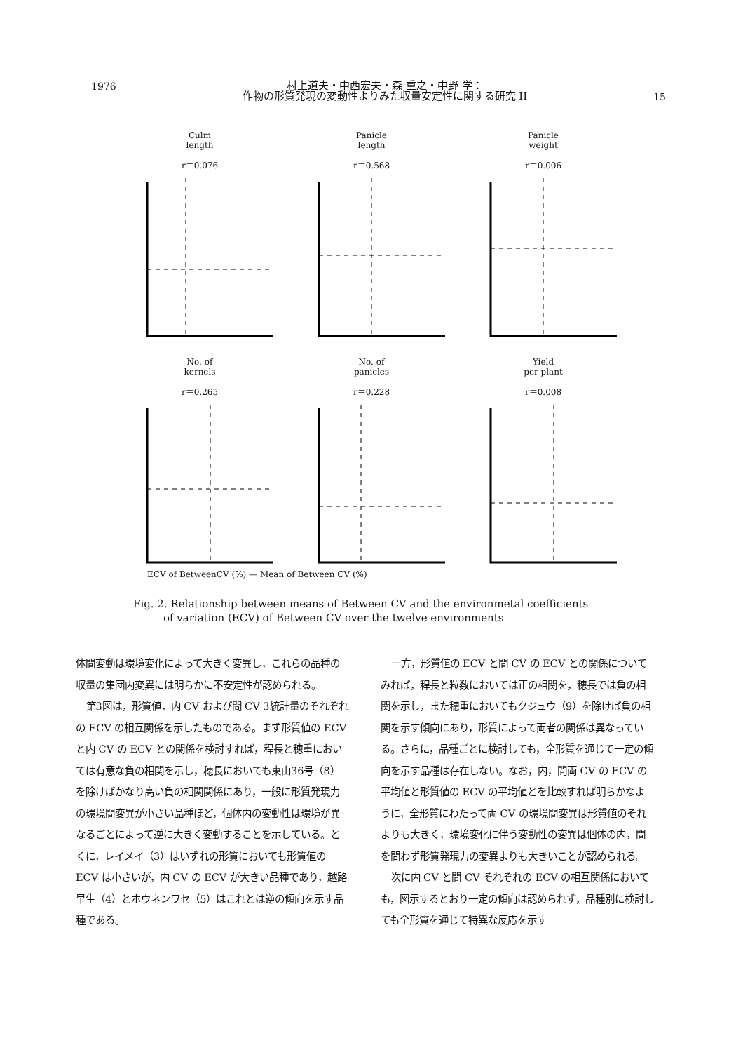1976
村上道夫・中西宏夫・森 重之・中野 学：
作物の形質発現の変動性よりみた収量安定性に関する研究 II
15
Culm
length
r＝0.076
Panicle
length
r＝0.568
Panicle
weight
r＝0.006
No. of
kernels
r＝0.265
No. of
panicles
r＝0.228
Yield
per plant
r＝0.008
ECV of BetweenCV (%) — Mean of Between CV (%)
Fig. 2. Relationship between means of Between CV and the environmetal coefficients
of variation (ECV) of Between CV over the twelve environments
体間変動は環境変化によって大きく変異し，これらの品種の収量の集団内変異には明らかに不安定性が認められる。
第3図は，形質値，内 CV および間 CV 3統計量のそれぞれの ECV の相互関係を示したものである。まず形質値の ECV と内 CV の ECV との関係を検討すれば，稈長と穂重においては有意な負の相関を示し，穂長においても東山36号（8）を除けばかなり高い負の相関関係にあり，一般に形質発現力の環境間変異が小さい品種ほど，個体内の変動性は環境が異なるごとによって逆に大きく変動することを示している。とくに，レイメイ（3）はいずれの形質においても形質値の ECV は小さいが，内 CV の ECV が大きい品種であり，越路早生（4）とホウネンワセ（5）はこれとは逆の傾向を示す品種である。
一方，形質値の ECV と間 CV の ECV との関係についてみれば，稈長と粒数においては正の相関を，穂長では負の相関を示し，また穂重においてもクジュウ（9）を除けば負の相関を示す傾向にあり，形質によって両者の関係は異なっている。さらに，品種ごとに検討しても，全形質を通じて一定の傾向を示す品種は存在しない。なお，内，間両 CV の ECV の平均値と形質値の ECV の平均値とを比較すれば明らかなように，全形質にわたって両 CV の環境間変異は形質値のそれよりも大きく，環境変化に伴う変動性の変異は個体の内，間を問わず形質発現力の変異よりも大きいことが認められる。
次に内 CV と間 CV それぞれの ECV の相互関係においても，図示するとおり一定の傾向は認められず，品種別に検討しても全形質を通じて特異な反応を示す